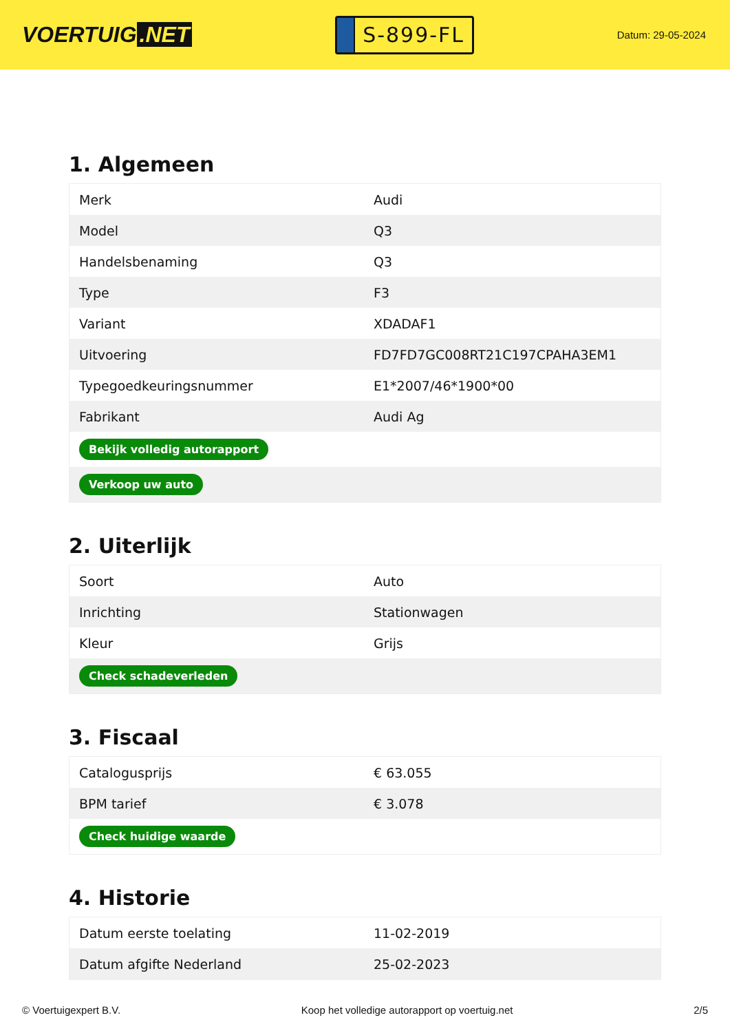VOERTUIG.NET
S-899-FL
Datum: 29-05-2024
1. Algemeen
| Merk | Audi |
| Model | Q3 |
| Handelsbenaming | Q3 |
| Type | F3 |
| Variant | XDADAF1 |
| Uitvoering | FD7FD7GC008RT21C197CPAHA3EM1 |
| Typegoedkeuringsnummer | E1*2007/46*1900*00 |
| Fabrikant | Audi Ag |
| Bekijk volledig autorapport | |
| Verkoop uw auto | |
2. Uiterlijk
| Soort | Auto |
| Inrichting | Stationwagen |
| Kleur | Grijs |
| Check schadeverleden | |
3. Fiscaal
| Catalogusprijs | € 63.055 |
| BPM tarief | € 3.078 |
| Check huidige waarde | |
4. Historie
| Datum eerste toelating | 11-02-2019 |
| Datum afgifte Nederland | 25-02-2023 |
© Voertuigexpert B.V. Koop het volledige autorapport op voertuig.net 2/5